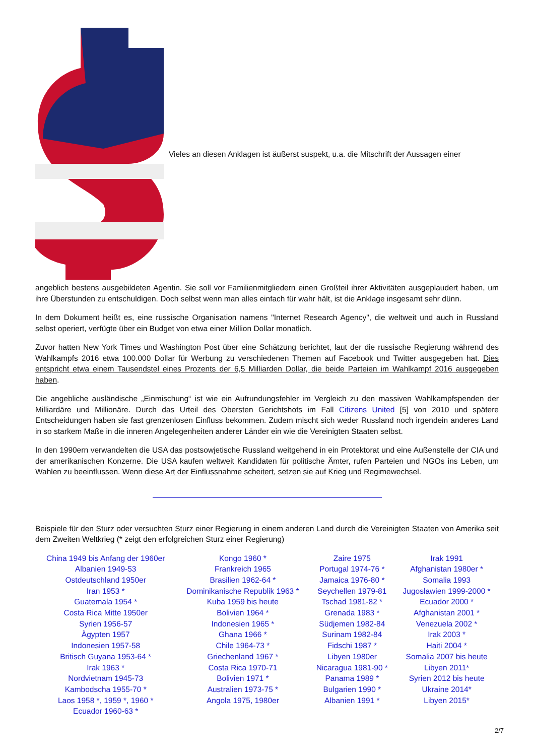Vieles an diesen Anklagen ist äußerst suspekt, u.a. die Mitschrift der Aussagen einer
angeblich bestens ausgebildeten Agentin. Sie soll vor Familienmitgliedern einen Großteil ihrer Aktivitäten ausgeplaudert haben, um ihre Überstunden zu entschuldigen. Doch selbst wenn man alles einfach für wahr hält, ist die Anklage insgesamt sehr dünn.
In dem Dokument heißt es, eine russische Organisation namens "Internet Research Agency", die weltweit und auch in Russland selbst operiert, verfügte über ein Budget von etwa einer Million Dollar monatlich.
Zuvor hatten New York Times und Washington Post über eine Schätzung berichtet, laut der die russische Regierung während des Wahlkampfs 2016 etwa 100.000 Dollar für Werbung zu verschiedenen Themen auf Facebook und Twitter ausgegeben hat. Dies entspricht etwa einem Tausendstel eines Prozents der 6,5 Milliarden Dollar, die beide Parteien im Wahlkampf 2016 ausgegeben haben.
Die angebliche ausländische „Einmischung“ ist wie ein Aufrundungsfehler im Vergleich zu den massiven Wahlkampfspenden der Milliardäre und Millionäre. Durch das Urteil des Obersten Gerichtshofs im Fall Citizens United [5] von 2010 und spätere Entscheidungen haben sie fast grenzenlosen Einfluss bekommen. Zudem mischt sich weder Russland noch irgendein anderes Land in so starkem Maße in die inneren Angelegenheiten anderer Länder ein wie die Vereinigten Staaten selbst.
In den 1990ern verwandelten die USA das postsowjetische Russland weitgehend in ein Protektorat und eine Außenstelle der CIA und der amerikanischen Konzerne. Die USA kaufen weltweit Kandidaten für politische Ämter, rufen Parteien und NGOs ins Leben, um Wahlen zu beeinflussen. Wenn diese Art der Einflussnahme scheitert, setzen sie auf Krieg und Regimewechsel.
Beispiele für den Sturz oder versuchten Sturz einer Regierung in einem anderen Land durch die Vereinigten Staaten von Amerika seit dem Zweiten Weltkrieg (* zeigt den erfolgreichen Sturz einer Regierung)
| China 1949 bis Anfang der 1960er Albanien 1949-53 Ostdeutschland 1950er Iran 1953 * Guatemala 1954 * Costa Rica Mitte 1950er Syrien 1956-57 Ägypten 1957 Indonesien 1957-58 Britisch Guyana 1953-64 * Irak 1963 * Nordvietnam 1945-73 Kambodscha 1955-70 * Laos 1958 *, 1959 *, 1960 * Ecuador 1960-63 * | Kongo 1960 * Frankreich 1965 Brasilien 1962-64 * Dominikanische Republik 1963 * Kuba 1959 bis heute Bolivien 1964 * Indonesien 1965 * Ghana 1966 * Chile 1964-73 * Griechenland 1967 * Costa Rica 1970-71 Bolivien 1971 * Australien 1973-75 * Angola 1975, 1980er | Zaire 1975 Portugal 1974-76 * Jamaica 1976-80 * Seychellen 1979-81 Tschad 1981-82 * Grenada 1983 * Südjemen 1982-84 Surinam 1982-84 Fidschi 1987 * Libyen 1980er Nicaragua 1981-90 * Panama 1989 * Bulgarien 1990 * Albanien 1991 * | Irak 1991 Afghanistan 1980er * Somalia 1993 Jugoslawien 1999-2000 * Ecuador 2000 * Afghanistan 2001 * Venezuela 2002 * Irak 2003 * Haiti 2004 * Somalia 2007 bis heute Libyen 2011* Syrien 2012 bis heute Ukraine 2014* Libyen 2015* |
2/7